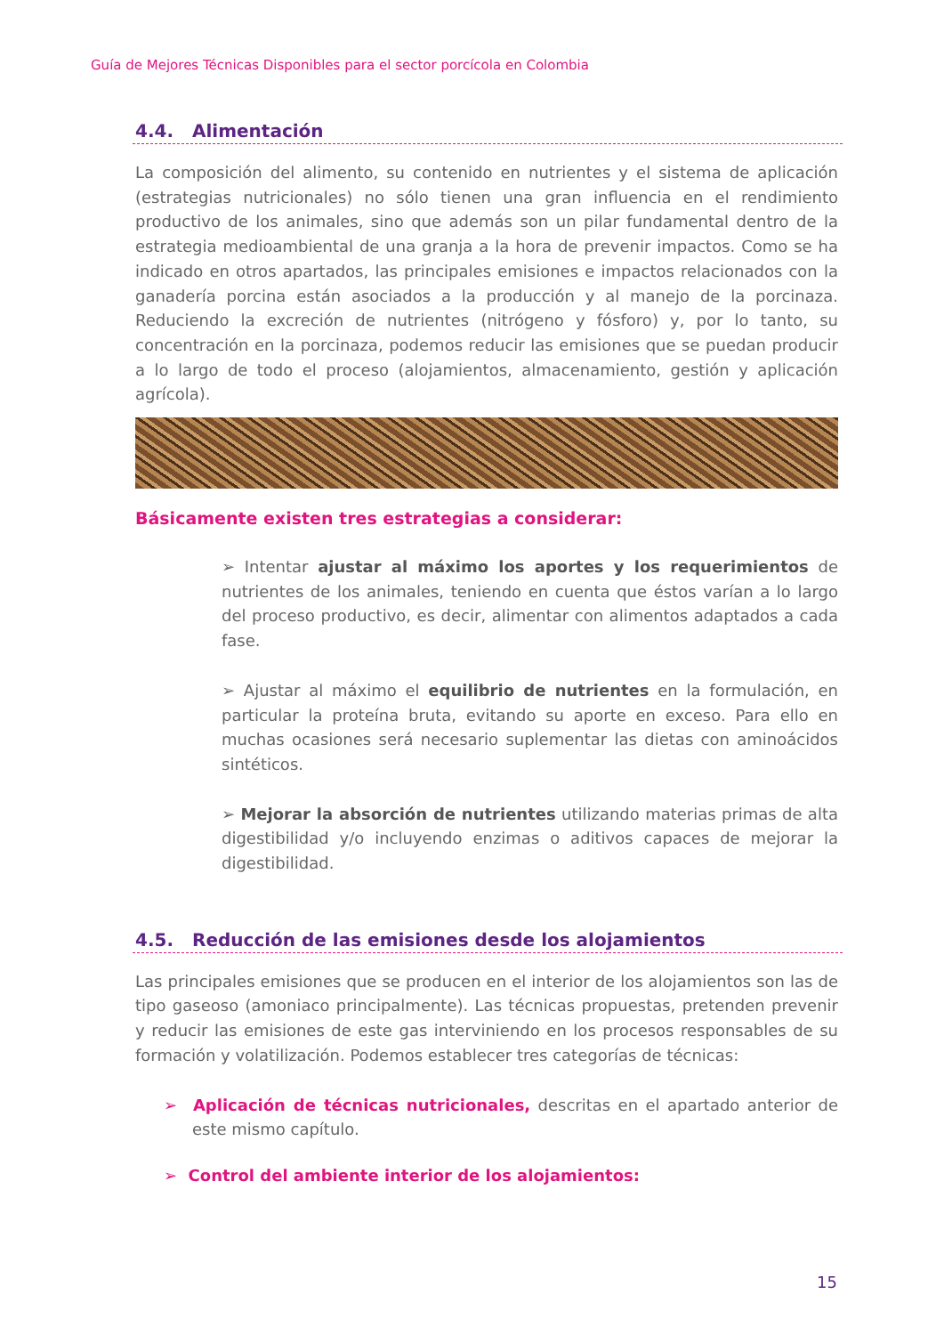Guía de Mejores Técnicas Disponibles para el sector porcícola en Colombia
4.4. Alimentación
La composición del alimento, su contenido en nutrientes y el sistema de aplicación (estrategias nutricionales) no sólo tienen una gran influencia en el rendimiento productivo de los animales, sino que además son un pilar fundamental dentro de la estrategia medioambiental de una granja a la hora de prevenir impactos. Como se ha indicado en otros apartados, las principales emisiones e impactos relacionados con la ganadería porcina están asociados a la producción y al manejo de la porcinaza. Reduciendo la excreción de nutrientes (nitrógeno y fósforo) y, por lo tanto, su concentración en la porcinaza, podemos reducir las emisiones que se puedan producir a lo largo de todo el proceso (alojamientos, almacenamiento, gestión y aplicación agrícola).
Básicamente existen tres estrategias a considerar:
➢ Intentar ajustar al máximo los aportes y los requerimientos de nutrientes de los animales, teniendo en cuenta que éstos varían a lo largo del proceso productivo, es decir, alimentar con alimentos adaptados a cada fase.
➢ Ajustar al máximo el equilibrio de nutrientes en la formulación, en particular la proteína bruta, evitando su aporte en exceso. Para ello en muchas ocasiones será necesario suplementar las dietas con aminoácidos sintéticos.
➢ Mejorar la absorción de nutrientes utilizando materias primas de alta digestibilidad y/o incluyendo enzimas o aditivos capaces de mejorar la digestibilidad.
4.5. Reducción de las emisiones desde los alojamientos
Las principales emisiones que se producen en el interior de los alojamientos son las de tipo gaseoso (amoniaco principalmente). Las técnicas propuestas, pretenden prevenir y reducir las emisiones de este gas interviniendo en los procesos responsables de su formación y volatilización. Podemos establecer tres categorías de técnicas:
➢ Aplicación de técnicas nutricionales, descritas en el apartado anterior de este mismo capítulo.
➢ Control del ambiente interior de los alojamientos:
15